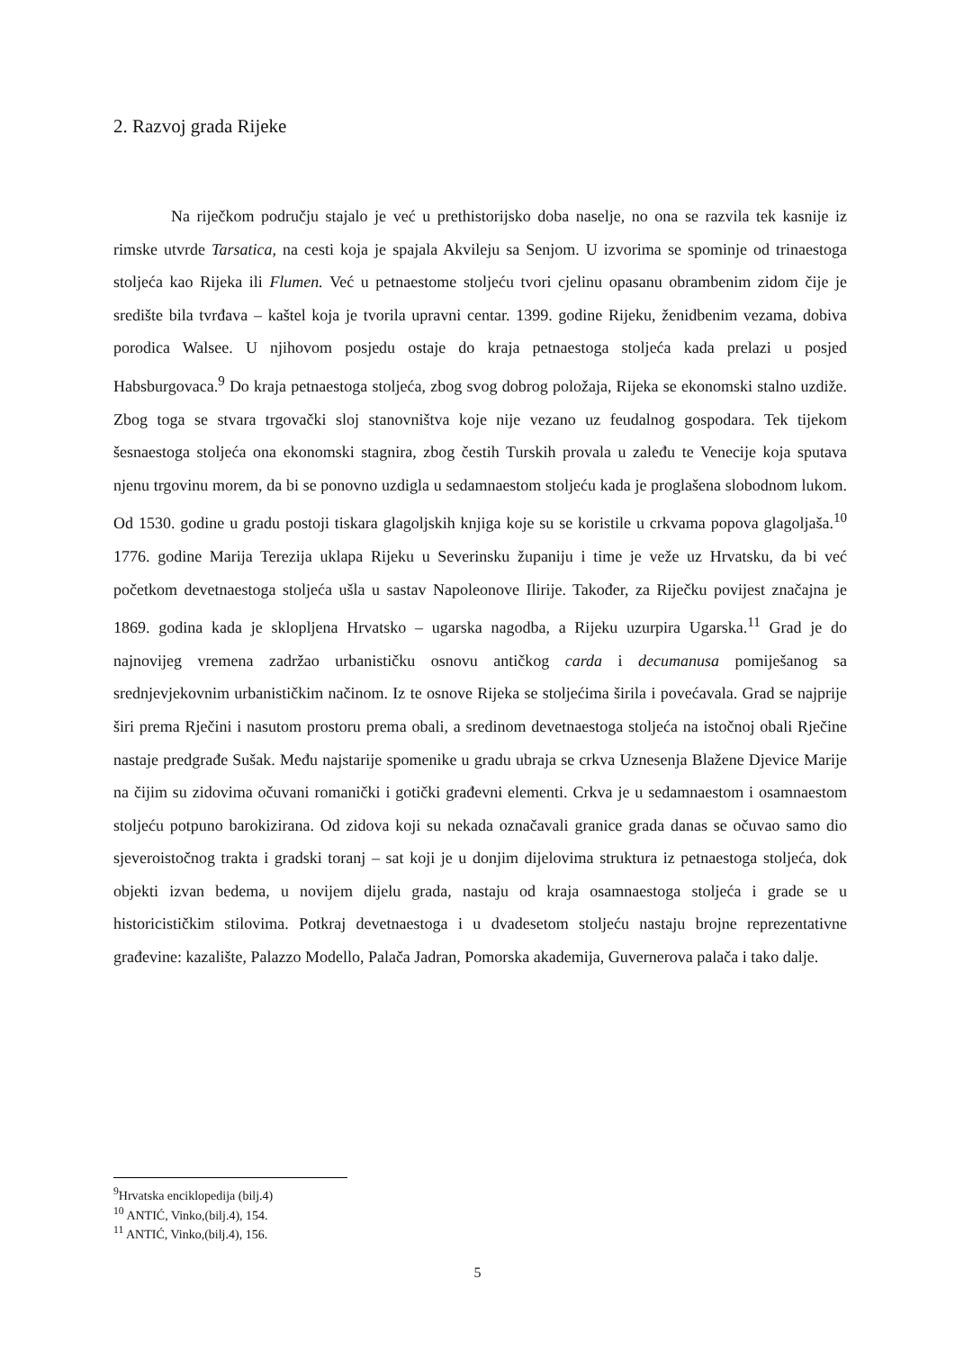2. Razvoj grada Rijeke
Na riječkom području stajalo je već u prethistorijsko doba naselje, no ona se razvila tek kasnije iz rimske utvrde Tarsatica, na cesti koja je spajala Akvileju sa Senjom. U izvorima se spominje od trinaestoga stoljeća kao Rijeka ili Flumen. Već u petnaestome stoljeću tvori cjelinu opasanu obrambenim zidom čije je središte bila tvrđava – kaštel koja je tvorila upravni centar. 1399. godine Rijeku, ženidbenim vezama, dobiva porodica Walsee. U njihovom posjedu ostaje do kraja petnaestoga stoljeća kada prelazi u posjed Habsburgovaca.<sup>9</sup> Do kraja petnaestoga stoljeća, zbog svog dobrog položaja, Rijeka se ekonomski stalno uzdiže. Zbog toga se stvara trgovački sloj stanovništva koje nije vezano uz feudalnog gospodara. Tek tijekom šesnaestoga stoljeća ona ekonomski stagnira, zbog čestih Turskih provala u zaleđu te Venecije koja sputava njenu trgovinu morem, da bi se ponovno uzdigla u sedamnaestom stoljeću kada je proglašena slobodnom lukom. Od 1530. godine u gradu postoji tiskara glagoljskih knjiga koje su se koristile u crkvama popova glagoljaša.<sup>10</sup> 1776. godine Marija Terezija uklapa Rijeku u Severinsku županiju i time je veže uz Hrvatsku, da bi već početkom devetnaestoga stoljeća ušla u sastav Napoleonove Ilirije. Također, za Riječku povijest značajna je 1869. godina kada je sklopljena Hrvatsko – ugarska nagodba, a Rijeku uzurpira Ugarska.<sup>11</sup> Grad je do najnovijeg vremena zadržao urbanističku osnovu antičkog carda i decumanusa pomiješanog sa srednjevjekovnim urbanističkim načinom. Iz te osnove Rijeka se stoljećima širila i povećavala. Grad se najprije širi prema Rječini i nasutom prostoru prema obali, a sredinom devetnaestoga stoljeća na istočnoj obali Rječine nastaje predgrađe Sušak. Među najstarije spomenike u gradu ubraja se crkva Uznesenja Blažene Djevice Marije na čijim su zidovima očuvani romanički i gotički građevni elementi. Crkva je u sedamnaestom i osamnaestom stoljeću potpuno barokizirana. Od zidova koji su nekada označavali granice grada danas se očuvao samo dio sjeveroistočnog trakta i gradski toranj – sat koji je u donjim dijelovima struktura iz petnaestoga stoljeća, dok objekti izvan bedema, u novijem dijelu grada, nastaju od kraja osamnaestoga stoljeća i grade se u historicističkim stilovima. Potkraj devetnaestoga i u dvadesetom stoljeću nastaju brojne reprezentativne građevine: kazalište, Palazzo Modello, Palača Jadran, Pomorska akademija, Guvernerova palača i tako dalje.
<sup>9</sup> Hrvatska enciklopedija (bilj.4)
<sup>10</sup> ANTIĆ, Vinko,(bilj.4), 154.
<sup>11</sup> ANTIĆ, Vinko,(bilj.4), 156.
5